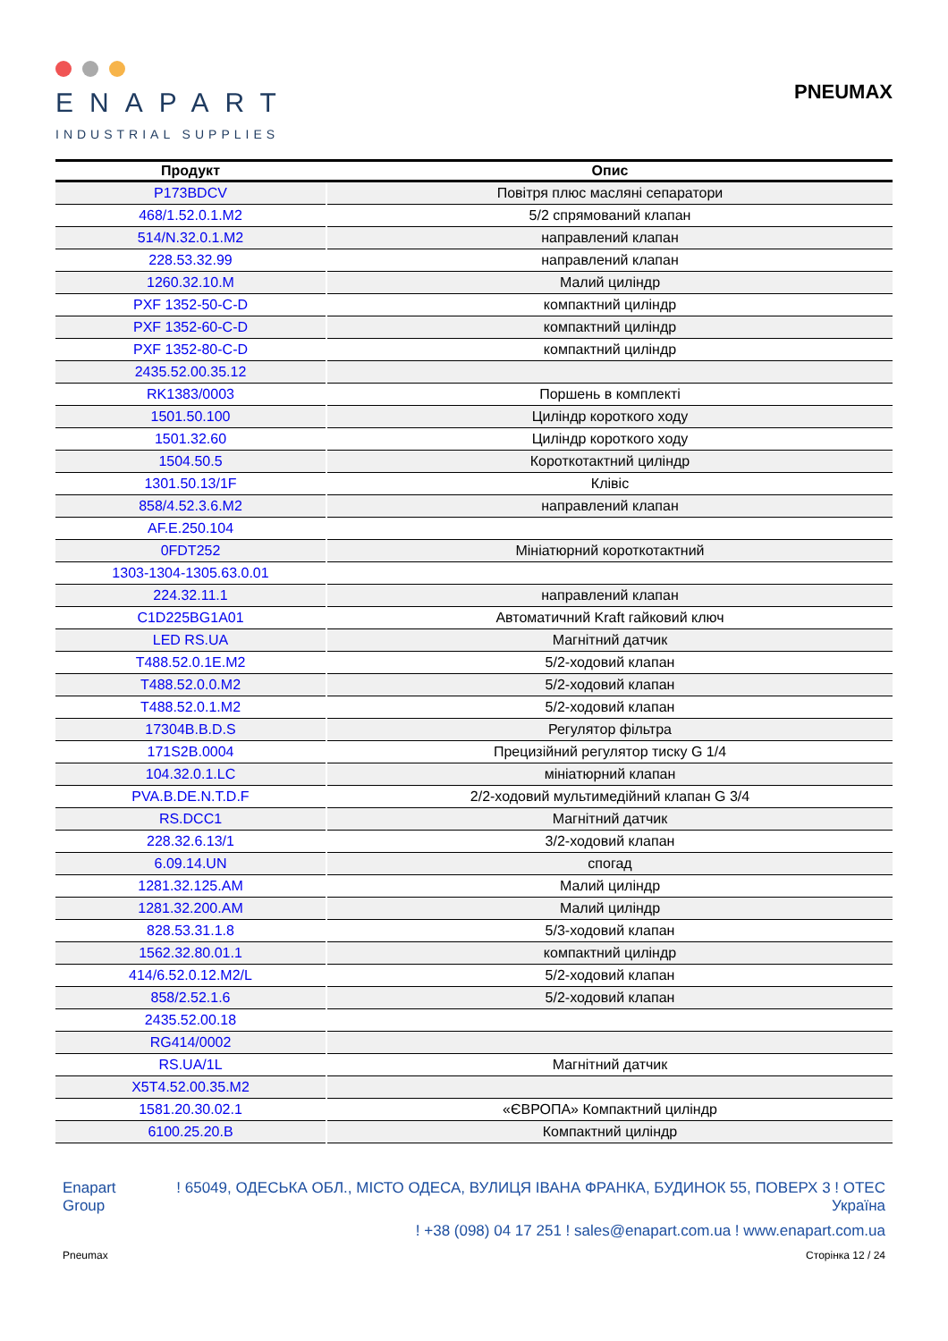ENAPART
INDUSTRIAL SUPPLIES
PNEUMAX
| Продукт | Опис |
| --- | --- |
| P173BDCV | Повітря плюс масляні сепаратори |
| 468/1.52.0.1.M2 | 5/2 спрямований клапан |
| 514/N.32.0.1.M2 | направлений клапан |
| 228.53.32.99 | направлений клапан |
| 1260.32.10.M | Малий циліндр |
| PXF 1352-50-C-D | компактний циліндр |
| PXF 1352-60-C-D | компактний циліндр |
| PXF 1352-80-C-D | компактний циліндр |
| 2435.52.00.35.12 | |
| RK1383/0003 | Поршень в комплекті |
| 1501.50.100 | Циліндр короткого ходу |
| 1501.32.60 | Циліндр короткого ходу |
| 1504.50.5 | Короткотактний циліндр |
| 1301.50.13/1F | Клівіс |
| 858/4.52.3.6.M2 | направлений клапан |
| AF.E.250.104 | |
| 0FDT252 | Мініатюрний короткотактний |
| 1303-1304-1305.63.0.01 | |
| 224.32.11.1 | направлений клапан |
| C1D225BG1A01 | Автоматичний Kraft гайковий ключ |
| LED RS.UA | Магнітний датчик |
| T488.52.0.1E.M2 | 5/2-ходовий клапан |
| T488.52.0.0.M2 | 5/2-ходовий клапан |
| T488.52.0.1.M2 | 5/2-ходовий клапан |
| 17304B.B.D.S | Регулятор фільтра |
| 171S2B.0004 | Прецизійний регулятор тиску G 1/4 |
| 104.32.0.1.LC | мініатюрний клапан |
| PVA.B.DE.N.T.D.F | 2/2-ходовий мультимедійний клапан G 3/4 |
| RS.DCC1 | Магнітний датчик |
| 228.32.6.13/1 | 3/2-ходовий клапан |
| 6.09.14.UN | спогад |
| 1281.32.125.AM | Малий циліндр |
| 1281.32.200.AM | Малий циліндр |
| 828.53.31.1.8 | 5/3-ходовий клапан |
| 1562.32.80.01.1 | компактний циліндр |
| 414/6.52.0.12.M2/L | 5/2-ходовий клапан |
| 858/2.52.1.6 | 5/2-ходовий клапан |
| 2435.52.00.18 | |
| RG414/0002 | |
| RS.UA/1L | Магнітний датчик |
| X5T4.52.00.35.M2 | |
| 1581.20.30.02.1 | «ЄВРОПА» Компактний циліндр |
| 6100.25.20.B | Компактний циліндр |
Enapart
Group
! 65049, ОДЕСЬКА ОБЛ., МІСТО ОДЕСА, ВУЛИЦЯ ІВАНА ФРАНКА, БУДИНОК 55, ПОВЕРХ 3 ! OTEC
Україна
! +38 (098) 04 17 251 ! sales@enapart.com.ua ! www.enapart.com.ua
Pneumax Сторінка 12 / 24